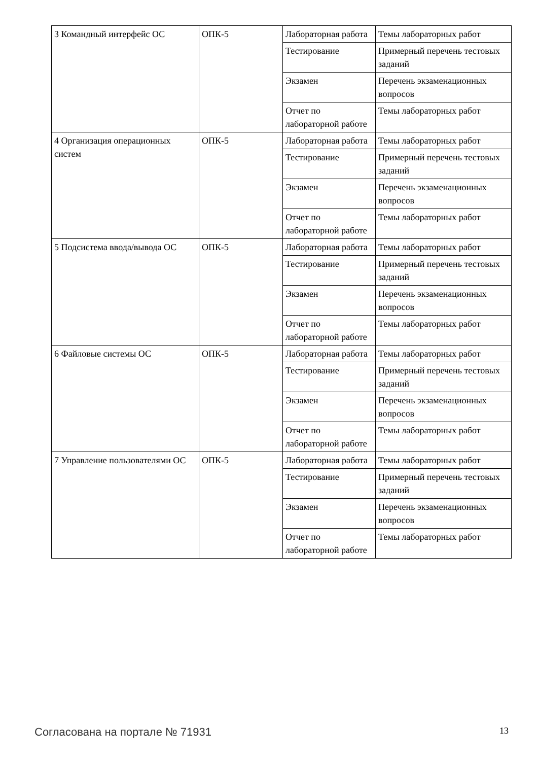| 3 Командный интерфейс ОС | ОПК-5 | Лабораторная работа | Темы лабораторных работ |
| | | Тестирование | Примерный перечень тестовых заданий |
| | | Экзамен | Перечень экзаменационных вопросов |
| | | Отчет по лабораторной работе | Темы лабораторных работ |
| 4 Организация операционных систем | ОПК-5 | Лабораторная работа | Темы лабораторных работ |
| | | Тестирование | Примерный перечень тестовых заданий |
| | | Экзамен | Перечень экзаменационных вопросов |
| | | Отчет по лабораторной работе | Темы лабораторных работ |
| 5 Подсистема ввода/вывода ОС | ОПК-5 | Лабораторная работа | Темы лабораторных работ |
| | | Тестирование | Примерный перечень тестовых заданий |
| | | Экзамен | Перечень экзаменационных вопросов |
| | | Отчет по лабораторной работе | Темы лабораторных работ |
| 6 Файловые системы ОС | ОПК-5 | Лабораторная работа | Темы лабораторных работ |
| | | Тестирование | Примерный перечень тестовых заданий |
| | | Экзамен | Перечень экзаменационных вопросов |
| | | Отчет по лабораторной работе | Темы лабораторных работ |
| 7 Управление пользователями ОС | ОПК-5 | Лабораторная работа | Темы лабораторных работ |
| | | Тестирование | Примерный перечень тестовых заданий |
| | | Экзамен | Перечень экзаменационных вопросов |
| | | Отчет по лабораторной работе | Темы лабораторных работ |
Согласована на портале № 71931 13